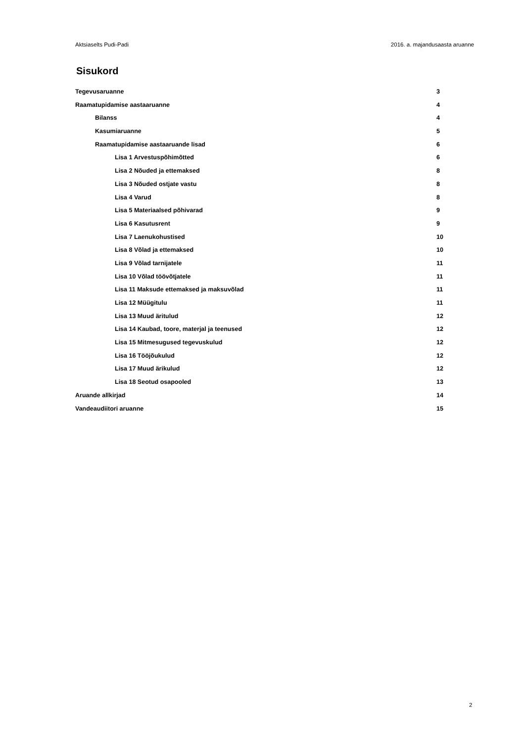Aktsiaselts Pudi-Padi 2016. a. majandusaasta aruanne
Sisukord
Tegevusaruanne 3
Raamatupidamise aastaaruanne 4
Bilanss 4
Kasumiaruanne 5
Raamatupidamise aastaaruande lisad 6
Lisa 1 Arvestuspõhimõtted 6
Lisa 2 Nõuded ja ettemaksed 8
Lisa 3 Nõuded ostjate vastu 8
Lisa 4 Varud 8
Lisa 5 Materiaalsed põhivarad 9
Lisa 6 Kasutusrent 9
Lisa 7 Laenukohustised 10
Lisa 8 Võlad ja ettemaksed 10
Lisa 9 Võlad tarnijatele 11
Lisa 10 Võlad töövõtjatele 11
Lisa 11 Maksude ettemaksed ja maksuvõlad 11
Lisa 12 Müügitulu 11
Lisa 13 Muud äritulud 12
Lisa 14 Kaubad, toore, materjal ja teenused 12
Lisa 15 Mitmesugused tegevuskulud 12
Lisa 16 Tööjõukulud 12
Lisa 17 Muud ärikulud 12
Lisa 18 Seotud osapooled 13
Aruande allkirjad 14
Vandeaudiitori aruanne 15
2